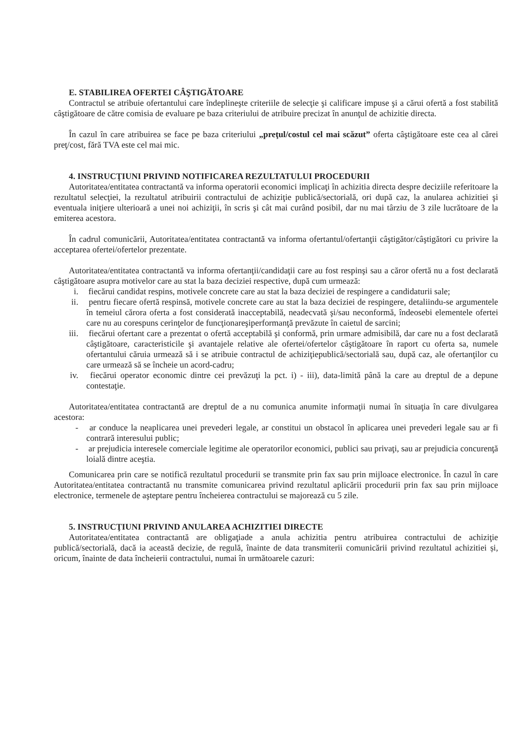E. STABILIREA OFERTEI CÂŞTIGĂTOARE
Contractul se atribuie ofertantului care îndeplineşte criteriile de selecţie şi calificare impuse şi a cărui ofertă a fost stabilită câştigătoare de către comisia de evaluare pe baza criteriului de atribuire precizat în anunţul de achizitie directa.
În cazul în care atribuirea se face pe baza criteriului „preţul/costul cel mai scăzut” oferta câştigătoare este cea al cărei preţ/cost, fără TVA este cel mai mic.
4. INSTRUCŢIUNI PRIVIND NOTIFICAREA REZULTATULUI PROCEDURII
Autoritatea/entitatea contractantă va informa operatorii economici implicaţi în achizitia directa despre deciziile referitoare la rezultatul selecţiei, la rezultatul atribuirii contractului de achiziţie publică/sectorială, ori după caz, la anularea achizitiei şi eventuala iniţiere ulterioară a unei noi achiziţii, în scris şi cât mai curând posibil, dar nu mai târziu de 3 zile lucrătoare de la emiterea acestora.
În cadrul comunicării, Autoritatea/entitatea contractantă va informa ofertantul/ofertanţii câştigător/câştigători cu privire la acceptarea ofertei/ofertelor prezentate.
Autoritatea/entitatea contractantă va informa ofertanţii/candidaţii care au fost respinşi sau a căror ofertă nu a fost declarată câştigătoare asupra motivelor care au stat la baza deciziei respective, după cum urmează:
i. fiecărui candidat respins, motivele concrete care au stat la baza deciziei de respingere a candidaturii sale;
ii. pentru fiecare ofertă respinsă, motivele concrete care au stat la baza deciziei de respingere, detaliindu-se argumentele în temeiul cărora oferta a fost considerată inacceptabilă, neadecvată şi/sau neconformă, îndeosebi elementele ofertei care nu au corespuns cerinţelor de funcţionareşiperformanţă prevăzute în caietul de sarcini;
iii. fiecărui ofertant care a prezentat o ofertă acceptabilă şi conformă, prin urmare admisibilă, dar care nu a fost declarată câştigătoare, caracteristicile şi avantajele relative ale ofertei/ofertelor câştigătoare în raport cu oferta sa, numele ofertantului căruia urmează să i se atribuie contractul de achiziţiepublică/sectorială sau, după caz, ale ofertanţilor cu care urmează să se încheie un acord-cadru;
iv. fiecărui operator economic dintre cei prevăzuţi la pct. i) - iii), data-limită până la care au dreptul de a depune contestaţie.
Autoritatea/entitatea contractantă are dreptul de a nu comunica anumite informaţii numai în situaţia în care divulgarea acestora:
- ar conduce la neaplicarea unei prevederi legale, ar constitui un obstacol în aplicarea unei prevederi legale sau ar fi contrară interesului public;
- ar prejudicia interesele comerciale legitime ale operatorilor economici, publici sau privaţi, sau ar prejudicia concurenţă loială dintre aceştia.
Comunicarea prin care se notifică rezultatul procedurii se transmite prin fax sau prin mijloace electronice. În cazul în care Autoritatea/entitatea contractantă nu transmite comunicarea privind rezultatul aplicării procedurii prin fax sau prin mijloace electronice, termenele de aşteptare pentru încheierea contractului se majorează cu 5 zile.
5. INSTRUCŢIUNI PRIVIND ANULAREA ACHIZITIEI DIRECTE
Autoritatea/entitatea contractantă are obligaţiade a anula achizitia pentru atribuirea contractului de achiziţie publică/sectorială, dacă ia această decizie, de regulă, înainte de data transmiterii comunicării privind rezultatul achizitiei și, oricum, înainte de data încheierii contractului, numai în următoarele cazuri: